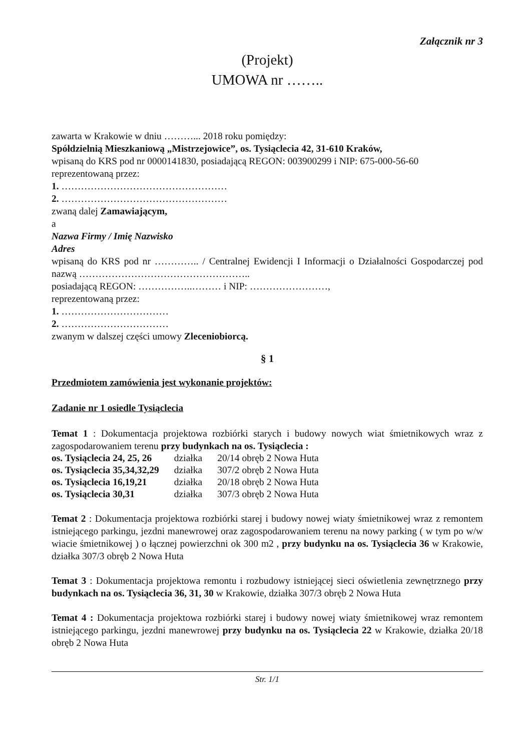Załącznik nr 3
(Projekt)
UMOWA nr ……..
zawarta w Krakowie w dniu ………... 2018 roku pomiędzy:
Spółdzielnią Mieszkaniową „Mistrzejowice”, os. Tysiąclecia 42, 31-610 Kraków,
wpisaną do KRS pod nr 0000141830, posiadającą REGON: 003900299 i NIP: 675-000-56-60
reprezentowaną przez:
1. ……………………………………………
2. ……………………………………………
zwaną dalej Zamawiającym,
a
Nazwa Firmy / Imię Nazwisko
Adres
wpisaną do KRS pod nr ………….. / Centralnej Ewidencji I Informacji o Działalności Gospodarczej pod nazwą ……………………………………………..
posiadającą REGON: ……………..……… i NIP: ……………………,
reprezentowaną przez:
1. ……………………………
2. ……………………………
zwanym w dalszej części umowy Zleceniobiorcą.
§ 1
Przedmiotem zamówienia jest wykonanie projektów:
Zadanie nr 1 osiedle Tysiąclecia
Temat 1 : Dokumentacja projektowa rozbiórki starych i budowy nowych wiat śmietnikowych wraz z zagospodarowaniem terenu przy budynkach na os. Tysiąclecia :
| os. Tysiąclecia 24, 25, 26 | działka | 20/14 obręb 2 Nowa Huta |
| os. Tysiąclecia 35,34,32,29 | działka | 307/2 obręb 2 Nowa Huta |
| os. Tysiąclecia 16,19,21 | działka | 20/18 obręb 2 Nowa Huta |
| os. Tysiąclecia 30,31 | działka | 307/3 obręb 2 Nowa Huta |
Temat 2 : Dokumentacja projektowa rozbiórki starej i budowy nowej wiaty śmietnikowej wraz z remontem istniejącego parkingu, jezdni manewrowej oraz zagospodarowaniem terenu na nowy parking ( w tym po w/w wiacie śmietnikowej ) o łącznej powierzchni ok 300 m2 , przy budynku na os. Tysiąclecia 36 w Krakowie, działka 307/3 obręb 2 Nowa Huta
Temat 3 : Dokumentacja projektowa remontu i rozbudowy istniejącej sieci oświetlenia zewnętrznego przy budynkach na os. Tysiąclecia 36, 31, 30 w Krakowie, działka 307/3 obręb 2 Nowa Huta
Temat 4 : Dokumentacja projektowa rozbiórki starej i budowy nowej wiaty śmietnikowej wraz remontem istniejącego parkingu, jezdni manewrowej przy budynku na os. Tysiąclecia 22 w Krakowie, działka 20/18 obręb 2 Nowa Huta
Str. 1/1